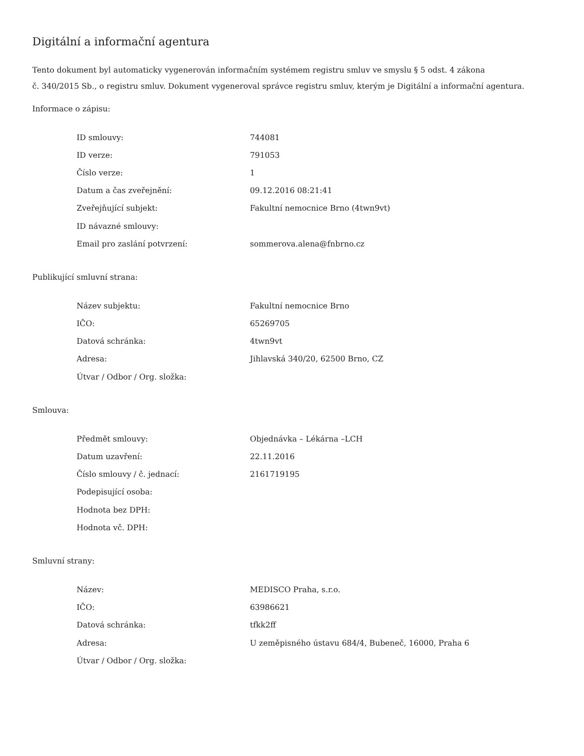Digitální a informační agentura
Tento dokument byl automaticky vygenerován informačním systémem registru smluv ve smyslu § 5 odst. 4 zákona
č. 340/2015 Sb., o registru smluv. Dokument vygeneroval správce registru smluv, kterým je Digitální a informační agentura.
Informace o zápisu:
| ID smlouvy: | 744081 |
| ID verze: | 791053 |
| Číslo verze: | 1 |
| Datum a čas zveřejnění: | 09.12.2016 08:21:41 |
| Zveřejňující subjekt: | Fakultní nemocnice Brno (4twn9vt) |
| ID návazné smlouvy: | |
| Email pro zaslání potvrzení: | sommerova.alena@fnbrno.cz |
Publikující smluvní strana:
| Název subjektu: | Fakultní nemocnice Brno |
| IČO: | 65269705 |
| Datová schránka: | 4twn9vt |
| Adresa: | Jihlavská 340/20, 62500 Brno, CZ |
| Útvar / Odbor / Org. složka: | |
Smlouva:
| Předmět smlouvy: | Objednávka – Lékárna –LCH |
| Datum uzavření: | 22.11.2016 |
| Číslo smlouvy / č. jednací: | 2161719195 |
| Podepisující osoba: | |
| Hodnota bez DPH: | |
| Hodnota vč. DPH: | |
Smluvní strany:
| Název: | MEDISCO Praha, s.r.o. |
| IČO: | 63986621 |
| Datová schránka: | tfkk2ff |
| Adresa: | U zeměpisného ústavu 684/4, Bubeneč, 16000, Praha 6 |
| Útvar / Odbor / Org. složka: | |